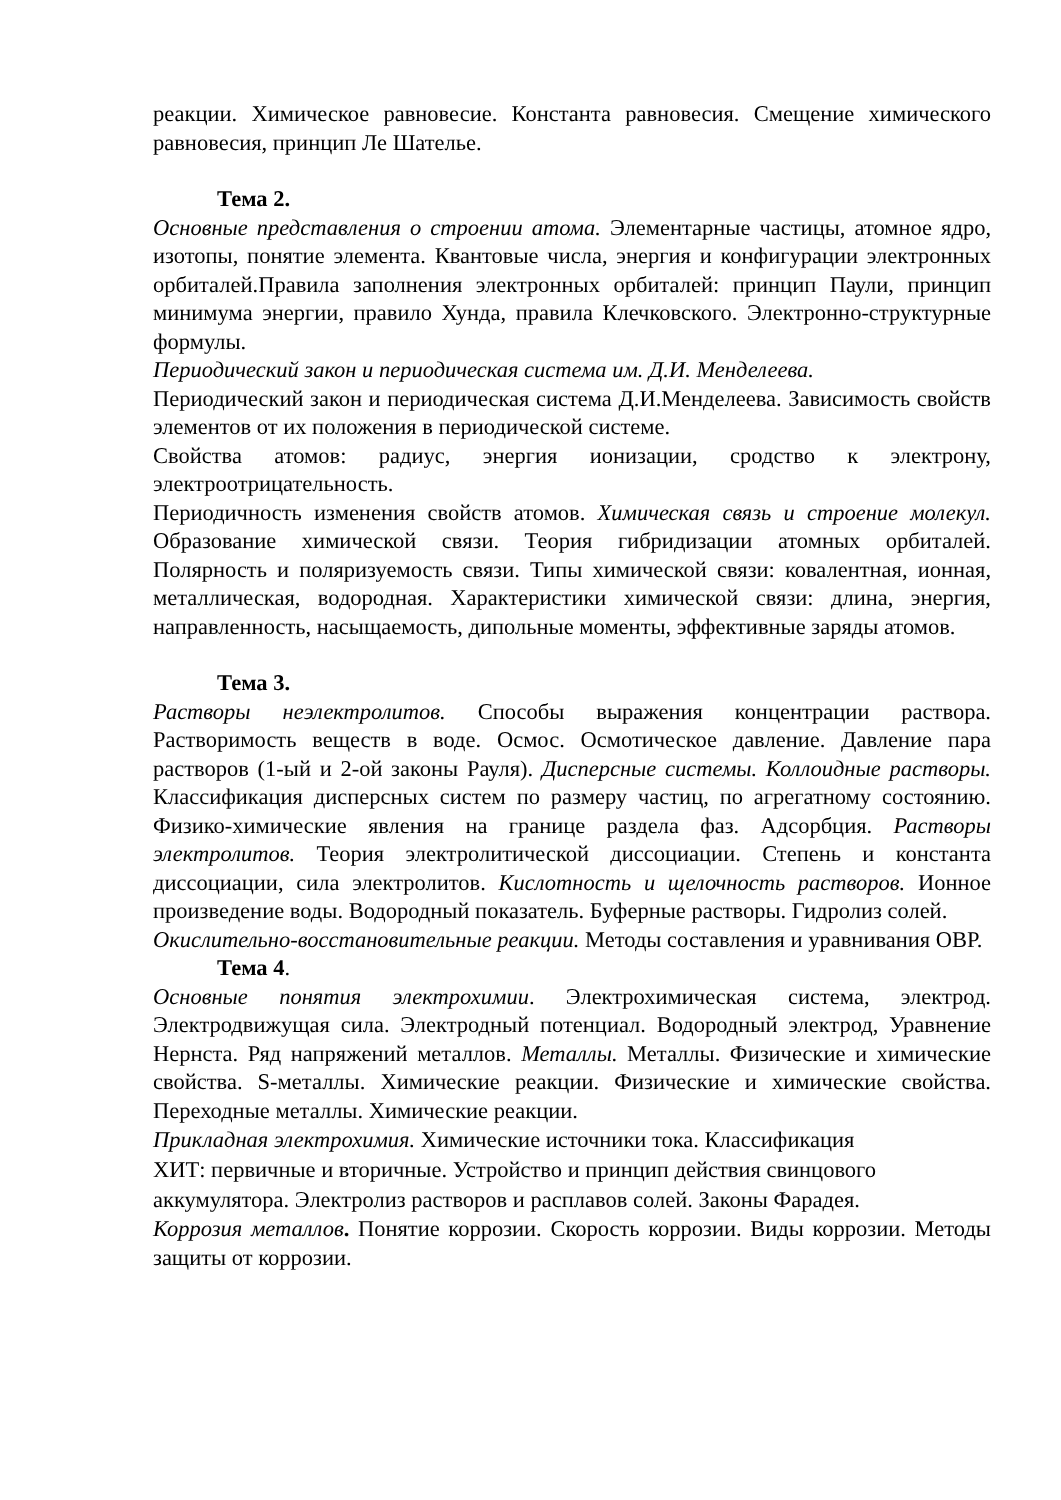реакции. Химическое равновесие. Константа равновесия. Смещение химического равновесия, принцип Ле Шателье.
Тема 2.
Основные представления о строении атома. Элементарные частицы, атомное ядро, изотопы, понятие элемента. Квантовые числа, энергия и конфигурации электронных орбиталей.Правила заполнения электронных орбиталей: принцип Паули, принцип минимума энергии, правило Хунда, правила Клечковского. Электронно-структурные формулы.
Периодический закон и периодическая система им. Д.И. Менделеева.
Периодический закон и периодическая система Д.И.Менделеева. Зависимость свойств элементов от их положения в периодической системе.
Свойства атомов: радиус, энергия ионизации, сродство к электрону, электроотрицательность.
Периодичность изменения свойств атомов. Химическая связь и строение молекул. Образование химической связи. Теория гибридизации атомных орбиталей. Полярность и поляризуемость связи. Типы химической связи: ковалентная, ионная, металлическая, водородная. Характеристики химической связи: длина, энергия, направленность, насыщаемость, дипольные моменты, эффективные заряды атомов.
Тема 3.
Растворы неэлектролитов. Способы выражения концентрации раствора. Растворимость веществ в воде. Осмос. Осмотическое давление. Давление пара растворов (1-ый и 2-ой законы Рауля). Дисперсные системы. Коллоидные растворы. Классификация дисперсных систем по размеру частиц, по агрегатному состоянию. Физико-химические явления на границе раздела фаз. Адсорбция. Растворы электролитов. Теория электролитической диссоциации. Степень и константа диссоциации, сила электролитов. Кислотность и щелочность растворов. Ионное произведение воды. Водородный показатель. Буферные растворы. Гидролиз солей.
Окислительно-восстановительные реакции. Методы составления и уравнивания ОВР.
Тема 4.
Основные понятия электрохимии. Электрохимическая система, электрод. Электродвижущая сила. Электродный потенциал. Водородный электрод, Уравнение Нернста. Ряд напряжений металлов. Металлы. Металлы. Физические и химические свойства. S-металлы. Химические реакции. Физические и химические свойства. Переходные металлы. Химические реакции.
Прикладная электрохимия. Химические источники тока. Классификация
ХИТ: первичные и вторичные. Устройство и принцип действия свинцового
аккумулятора. Электролиз растворов и расплавов солей. Законы Фарадея.
Коррозия металлов. Понятие коррозии. Скорость коррозии. Виды коррозии. Методы защиты от коррозии.